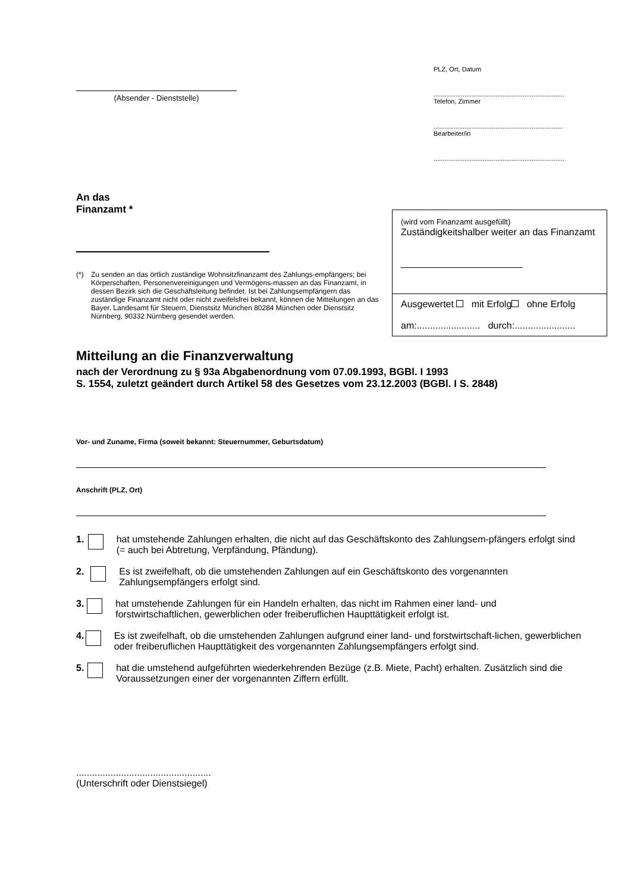(Absender - Dienststelle)
PLZ, Ort, Datum
........................................................................
Telefon, Zimmer
.......................................................................
Bearbeiter/in
........................................................................
An das
Finanzamt *
(*) Zu senden an das örtlich zuständige Wohnsitzfinanzamt des Zahlungs-empfängers; bei Körperschaften, Personenvereinigungen und Vermögens-massen an das Finanzamt, in dessen Bezirk sich die Geschäftsleitung befindet. Ist bei Zahlungsempfängern das zuständige Finanzamt nicht oder nicht zweifelsfrei bekannt, können die Mitteilungen an das Bayer. Landesamt für Steuern, Dienstsitz München 80284 München oder Dienstsitz Nürnberg, 90332 Nürnberg gesendet werden.
(wird vom Finanzamt ausgefüllt)
Zuständigkeitshalber weiter an das Finanzamt
Ausgewertet mit Erfolg ohne Erfolg
am:........................ durch:.......................
Mitteilung an die Finanzverwaltung
nach der Verordnung zu § 93a Abgabenordnung vom 07.09.1993, BGBl. I 1993
S. 1554, zuletzt geändert durch Artikel 58 des Gesetzes vom 23.12.2003 (BGBl. I S. 2848)
Vor- und Zuname, Firma (soweit bekannt: Steuernummer, Geburtsdatum)
Anschrift (PLZ, Ort)
1. hat umstehende Zahlungen erhalten, die nicht auf das Geschäftskonto des Zahlungsem-pfängers erfolgt sind (= auch bei Abtretung, Verpfändung, Pfändung).
2. Es ist zweifelhaft, ob die umstehenden Zahlungen auf ein Geschäftskonto des vorgenannten Zahlungsempfängers erfolgt sind.
3. hat umstehende Zahlungen für ein Handeln erhalten, das nicht im Rahmen einer land- und forstwirtschaftlichen, gewerblichen oder freiberuflichen Haupttätigkeit erfolgt ist.
4. Es ist zweifelhaft, ob die umstehenden Zahlungen aufgrund einer land- und forstwirtschaft-lichen, gewerblichen oder freiberuflichen Haupttätigkeit des vorgenannten Zahlungsempfängers erfolgt sind.
5. hat die umstehend aufgeführten wiederkehrenden Bezüge (z.B. Miete, Pacht) erhalten. Zusätzlich sind die Voraussetzungen einer der vorgenannten Ziffern erfüllt.
...................................................
(Unterschrift oder Dienstsiegel)